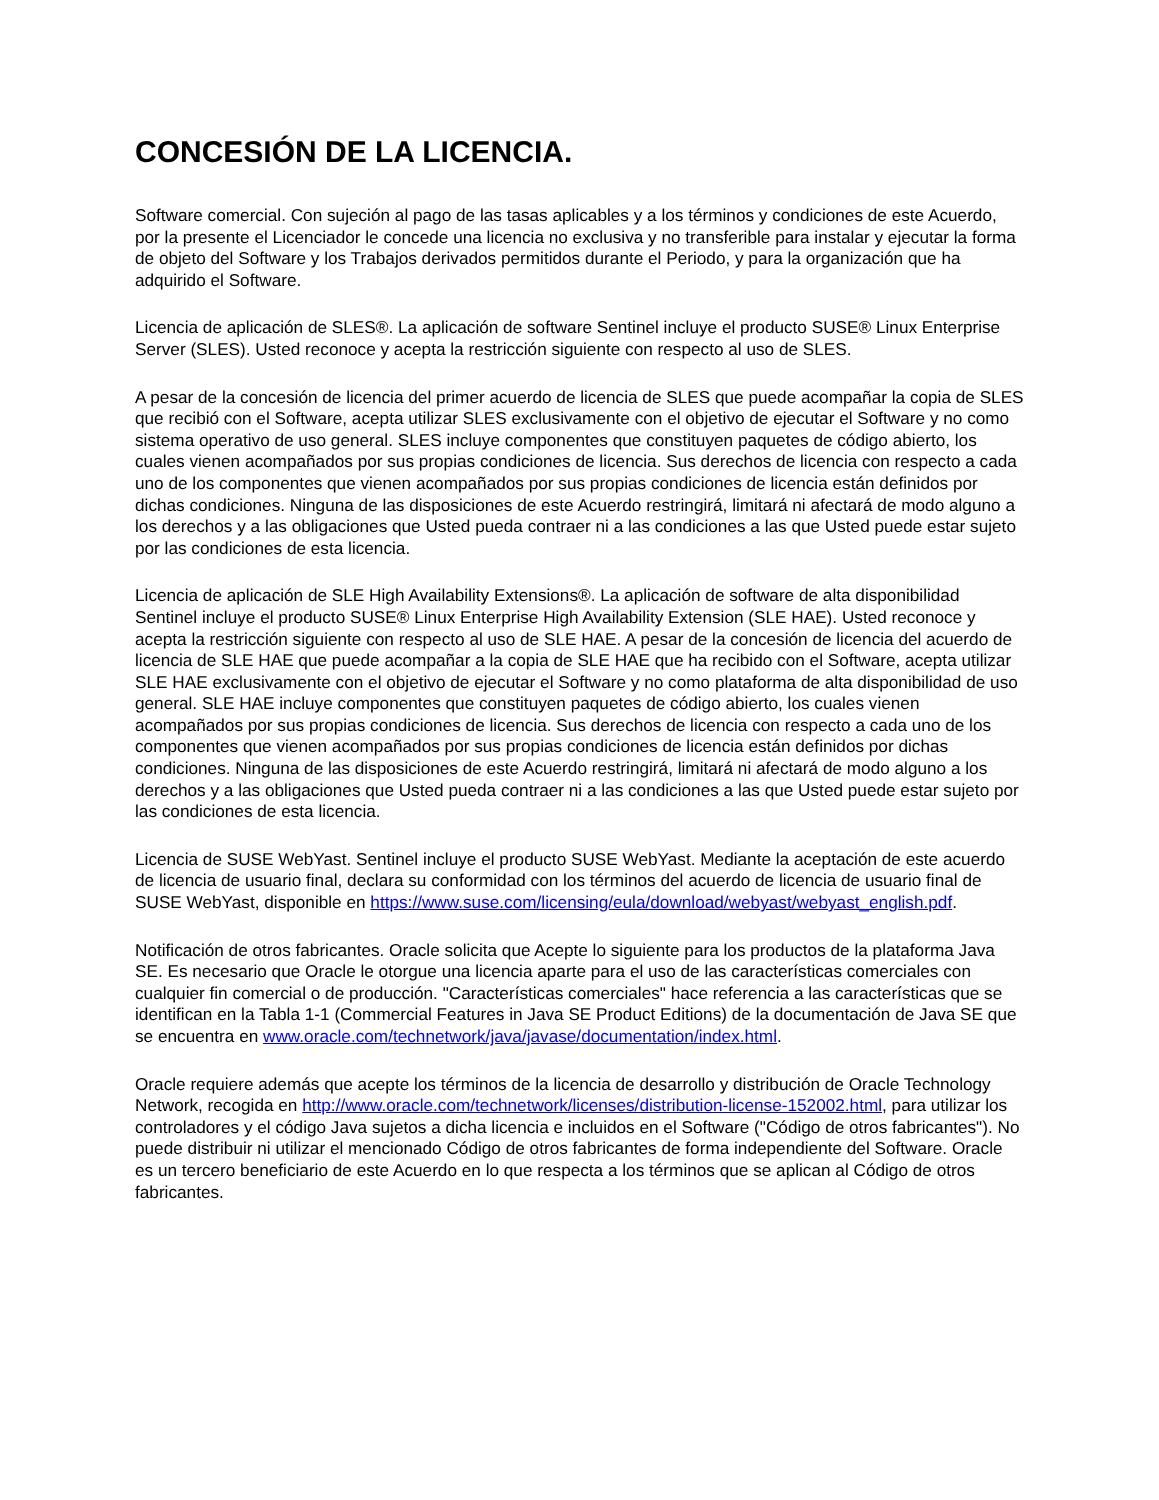CONCESIÓN DE LA LICENCIA.
Software comercial. Con sujeción al pago de las tasas aplicables y a los términos y condiciones de este Acuerdo, por la presente el Licenciador le concede una licencia no exclusiva y no transferible para instalar y ejecutar la forma de objeto del Software y los Trabajos derivados permitidos durante el Periodo, y para la organización que ha adquirido el Software.
Licencia de aplicación de SLES®. La aplicación de software Sentinel incluye el producto SUSE® Linux Enterprise Server (SLES). Usted reconoce y acepta la restricción siguiente con respecto al uso de SLES.
A pesar de la concesión de licencia del primer acuerdo de licencia de SLES que puede acompañar la copia de SLES que recibió con el Software, acepta utilizar SLES exclusivamente con el objetivo de ejecutar el Software y no como sistema operativo de uso general. SLES incluye componentes que constituyen paquetes de código abierto, los cuales vienen acompañados por sus propias condiciones de licencia. Sus derechos de licencia con respecto a cada uno de los componentes que vienen acompañados por sus propias condiciones de licencia están definidos por dichas condiciones. Ninguna de las disposiciones de este Acuerdo restringirá, limitará ni afectará de modo alguno a los derechos y a las obligaciones que Usted pueda contraer ni a las condiciones a las que Usted puede estar sujeto por las condiciones de esta licencia.
Licencia de aplicación de SLE High Availability Extensions®. La aplicación de software de alta disponibilidad Sentinel incluye el producto SUSE® Linux Enterprise High Availability Extension (SLE HAE). Usted reconoce y acepta la restricción siguiente con respecto al uso de SLE HAE. A pesar de la concesión de licencia del acuerdo de licencia de SLE HAE que puede acompañar a la copia de SLE HAE que ha recibido con el Software, acepta utilizar SLE HAE exclusivamente con el objetivo de ejecutar el Software y no como plataforma de alta disponibilidad de uso general. SLE HAE incluye componentes que constituyen paquetes de código abierto, los cuales vienen acompañados por sus propias condiciones de licencia. Sus derechos de licencia con respecto a cada uno de los componentes que vienen acompañados por sus propias condiciones de licencia están definidos por dichas condiciones. Ninguna de las disposiciones de este Acuerdo restringirá, limitará ni afectará de modo alguno a los derechos y a las obligaciones que Usted pueda contraer ni a las condiciones a las que Usted puede estar sujeto por las condiciones de esta licencia.
Licencia de SUSE WebYast. Sentinel incluye el producto SUSE WebYast. Mediante la aceptación de este acuerdo de licencia de usuario final, declara su conformidad con los términos del acuerdo de licencia de usuario final de SUSE WebYast, disponible en https://www.suse.com/licensing/eula/download/webyast/webyast_english.pdf.
Notificación de otros fabricantes. Oracle solicita que Acepte lo siguiente para los productos de la plataforma Java SE. Es necesario que Oracle le otorgue una licencia aparte para el uso de las características comerciales con cualquier fin comercial o de producción. "Características comerciales" hace referencia a las características que se identifican en la Tabla 1-1 (Commercial Features in Java SE Product Editions) de la documentación de Java SE que se encuentra en www.oracle.com/technetwork/java/javase/documentation/index.html.
Oracle requiere además que acepte los términos de la licencia de desarrollo y distribución de Oracle Technology Network, recogida en http://www.oracle.com/technetwork/licenses/distribution-license-152002.html, para utilizar los controladores y el código Java sujetos a dicha licencia e incluidos en el Software ("Código de otros fabricantes"). No puede distribuir ni utilizar el mencionado Código de otros fabricantes de forma independiente del Software. Oracle es un tercero beneficiario de este Acuerdo en lo que respecta a los términos que se aplican al Código de otros fabricantes.